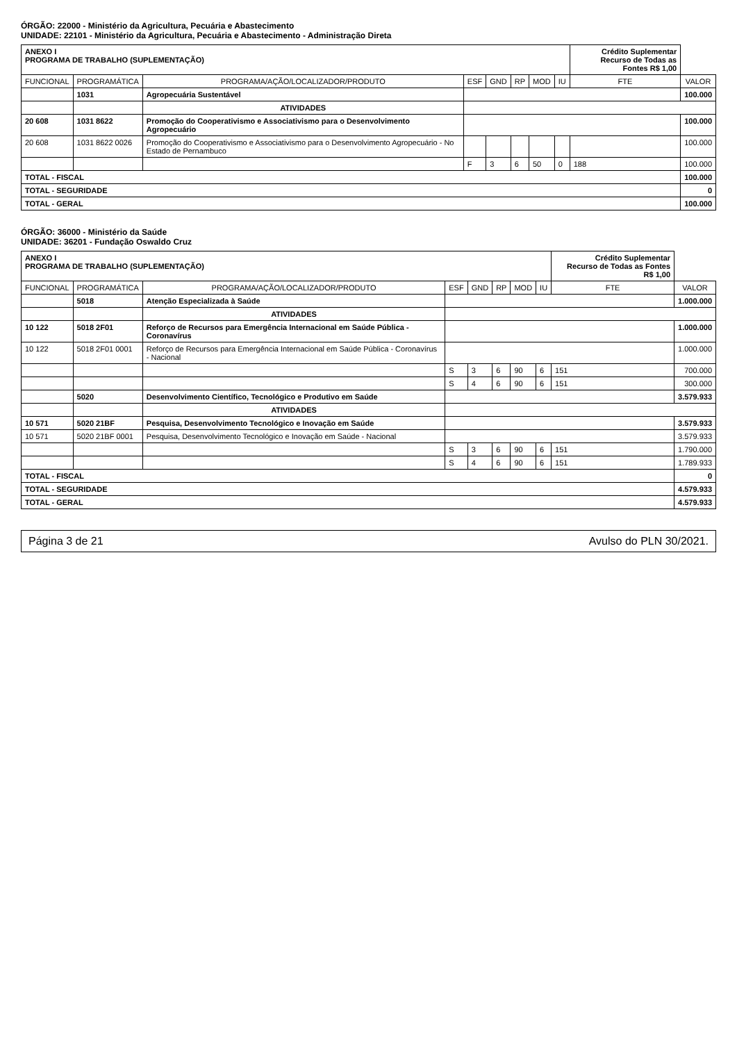ÓRGÃO: 22000 - Ministério da Agricultura, Pecuária e Abastecimento
UNIDADE: 22101 - Ministério da Agricultura, Pecuária e Abastecimento - Administração Direta
| ANEXO I PROGRAMA DE TRABALHO (SUPLEMENTAÇÃO) | | | | | | | | Crédito Suplementar Recurso de Todas as Fontes R$ 1,00 | |
| FUNCIONAL | PROGRAMÁTICA | PROGRAMA/AÇÃO/LOCALIZADOR/PRODUTO | ESF | GND | RP | MOD | IU | FTE | VALOR |
| | 1031 | Agropecuária Sustentável | | | | | | | 100.000 |
| | | ATIVIDADES | | | | | | | |
| 20 608 | 1031 8622 | Promoção do Cooperativismo e Associativismo para o Desenvolvimento Agropecuário | | | | | | | 100.000 |
| 20 608 | 1031 8622 0026 | Promoção do Cooperativismo e Associativismo para o Desenvolvimento Agropecuário - No Estado de Pernambuco | | | | | | | 100.000 |
| | | | F | 3 | 6 | 50 | 0 | 188 | 100.000 |
| TOTAL - FISCAL | | | | | | | | | 100.000 |
| TOTAL - SEGURIDADE | | | | | | | | | 0 |
| TOTAL - GERAL | | | | | | | | | 100.000 |
ÓRGÃO: 36000 - Ministério da Saúde
UNIDADE: 36201 - Fundação Oswaldo Cruz
| ANEXO I PROGRAMA DE TRABALHO (SUPLEMENTAÇÃO) | | | | | | | | Crédito Suplementar Recurso de Todas as Fontes R$ 1,00 | |
| FUNCIONAL | PROGRAMÁTICA | PROGRAMA/AÇÃO/LOCALIZADOR/PRODUTO | ESF | GND | RP | MOD | IU | FTE | VALOR |
| | 5018 | Atenção Especializada à Saúde | | | | | | | 1.000.000 |
| | | ATIVIDADES | | | | | | | |
| 10 122 | 5018 2F01 | Reforço de Recursos para Emergência Internacional em Saúde Pública - Coronavírus | | | | | | | 1.000.000 |
| 10 122 | 5018 2F01 0001 | Reforço de Recursos para Emergência Internacional em Saúde Pública - Coronavírus - Nacional | | | | | | | 1.000.000 |
| | | | S | 3 | 6 | 90 | 6 | 151 | 700.000 |
| | | | S | 4 | 6 | 90 | 6 | 151 | 300.000 |
| | 5020 | Desenvolvimento Científico, Tecnológico e Produtivo em Saúde | | | | | | | 3.579.933 |
| | | ATIVIDADES | | | | | | | |
| 10 571 | 5020 21BF | Pesquisa, Desenvolvimento Tecnológico e Inovação em Saúde | | | | | | | 3.579.933 |
| 10 571 | 5020 21BF 0001 | Pesquisa, Desenvolvimento Tecnológico e Inovação em Saúde - Nacional | | | | | | | 3.579.933 |
| | | | S | 3 | 6 | 90 | 6 | 151 | 1.790.000 |
| | | | S | 4 | 6 | 90 | 6 | 151 | 1.789.933 |
| TOTAL - FISCAL | | | | | | | | | 0 |
| TOTAL - SEGURIDADE | | | | | | | | | 4.579.933 |
| TOTAL - GERAL | | | | | | | | | 4.579.933 |
Página 3 de 21 Avulso do PLN 30/2021.